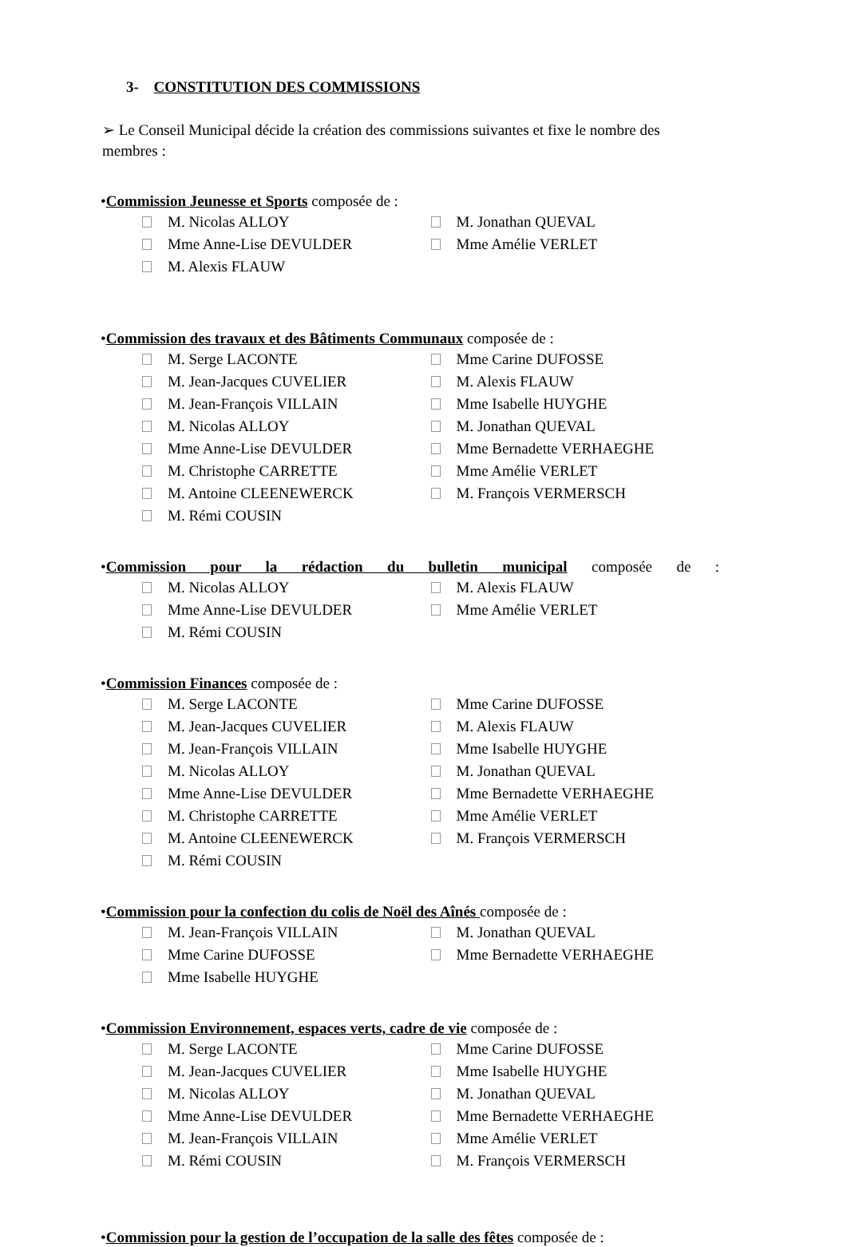3- CONSTITUTION DES COMMISSIONS
➢ Le Conseil Municipal décide la création des commissions suivantes et fixe le nombre des membres :
•Commission Jeunesse et Sports composée de :
M. Nicolas ALLOY
Mme Anne-Lise DEVULDER
M. Alexis FLAUW
M. Jonathan QUEVAL
Mme Amélie VERLET
•Commission des travaux et des Bâtiments Communaux composée de :
M. Serge LACONTE
M. Jean-Jacques CUVELIER
M. Jean-François VILLAIN
M. Nicolas ALLOY
Mme Anne-Lise DEVULDER
M. Christophe CARRETTE
M. Antoine CLEENEWERCK
M. Rémi COUSIN
Mme Carine DUFOSSE
M. Alexis FLAUW
Mme Isabelle HUYGHE
M. Jonathan QUEVAL
Mme Bernadette VERHAEGHE
Mme Amélie VERLET
M. François VERMERSCH
•Commission pour la rédaction du bulletin municipal composée de :
M. Nicolas ALLOY
Mme Anne-Lise DEVULDER
M. Rémi COUSIN
M. Alexis FLAUW
Mme Amélie VERLET
•Commission Finances composée de :
M. Serge LACONTE
M. Jean-Jacques CUVELIER
M. Jean-François VILLAIN
M. Nicolas ALLOY
Mme Anne-Lise DEVULDER
M. Christophe CARRETTE
M. Antoine CLEENEWERCK
M. Rémi COUSIN
Mme Carine DUFOSSE
M. Alexis FLAUW
Mme Isabelle HUYGHE
M. Jonathan QUEVAL
Mme Bernadette VERHAEGHE
Mme Amélie VERLET
M. François VERMERSCH
•Commission pour la confection du colis de Noël des Aînés composée de :
M. Jean-François VILLAIN
Mme Carine DUFOSSE
Mme Isabelle HUYGHE
M. Jonathan QUEVAL
Mme Bernadette VERHAEGHE
•Commission Environnement, espaces verts, cadre de vie composée de :
M. Serge LACONTE
M. Jean-Jacques CUVELIER
M. Nicolas ALLOY
Mme Anne-Lise DEVULDER
M. Jean-François VILLAIN
M. Rémi COUSIN
Mme Carine DUFOSSE
Mme Isabelle HUYGHE
M. Jonathan QUEVAL
Mme Bernadette VERHAEGHE
Mme Amélie VERLET
M. François VERMERSCH
•Commission pour la gestion de l’occupation de la salle des fêtes composée de :